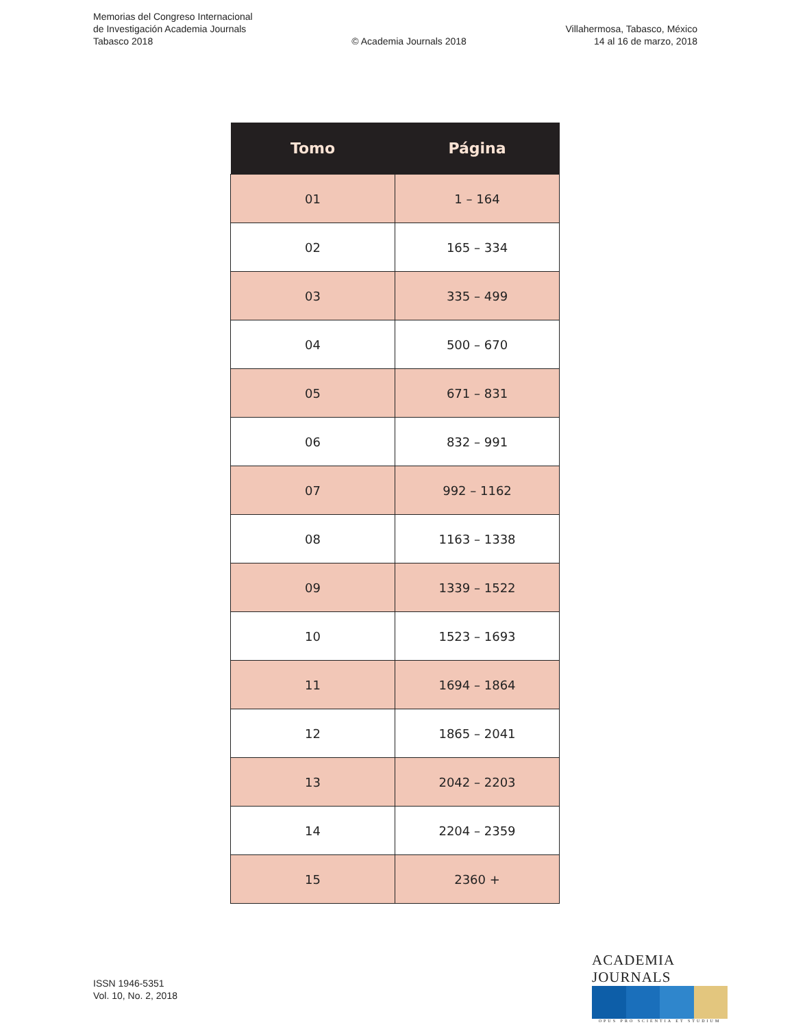Memorias del Congreso Internacional
de Investigación Academia Journals
Tabasco 2018
© Academia Journals 2018
Villahermosa, Tabasco, México
14 al 16 de marzo, 2018
| Tomo | Página |
| --- | --- |
| 01 | 1 – 164 |
| 02 | 165 – 334 |
| 03 | 335 – 499 |
| 04 | 500 – 670 |
| 05 | 671 – 831 |
| 06 | 832 – 991 |
| 07 | 992 – 1162 |
| 08 | 1163 – 1338 |
| 09 | 1339 – 1522 |
| 10 | 1523 – 1693 |
| 11 | 1694 – 1864 |
| 12 | 1865 – 2041 |
| 13 | 2042 – 2203 |
| 14 | 2204 – 2359 |
| 15 | 2360 + |
ISSN 1946-5351
Vol. 10, No. 2, 2018
ACADEMIA JOURNALS
OPUS PRO SCIENTIA ET STUDIUM